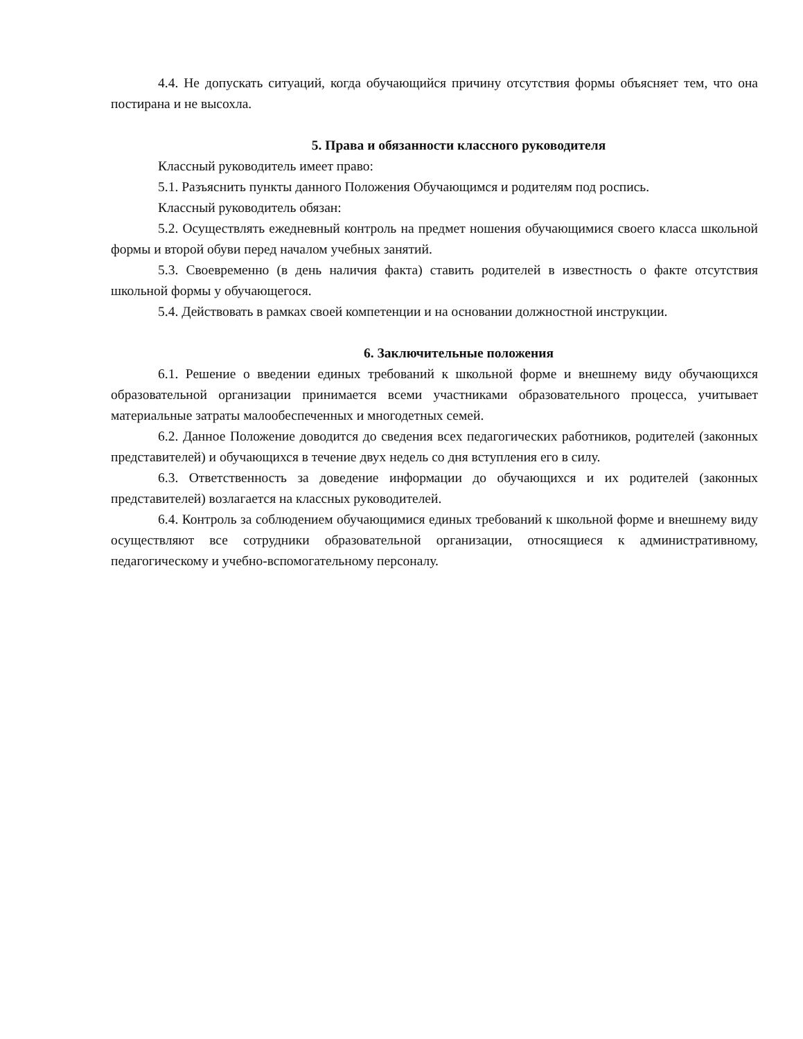4.4. Не допускать ситуаций, когда обучающийся причину отсутствия формы объясняет тем, что она постирана и не высохла.
5. Права и обязанности классного руководителя
Классный руководитель имеет право:
5.1. Разъяснить пункты данного Положения Обучающимся и родителям под роспись.
Классный руководитель обязан:
5.2. Осуществлять ежедневный контроль на предмет ношения обучающимися своего класса школьной формы и второй обуви перед началом учебных занятий.
5.3. Своевременно (в день наличия факта) ставить родителей в известность о факте отсутствия школьной формы у обучающегося.
5.4. Действовать в рамках своей компетенции и на основании должностной инструкции.
6. Заключительные положения
6.1. Решение о введении единых требований к школьной форме и внешнему виду обучающихся образовательной организации принимается всеми участниками образовательного процесса, учитывает материальные затраты малообеспеченных и многодетных семей.
6.2. Данное Положение доводится до сведения всех педагогических работников, родителей (законных представителей) и обучающихся в течение двух недель со дня вступления его в силу.
6.3. Ответственность за доведение информации до обучающихся и их родителей (законных представителей) возлагается на классных руководителей.
6.4. Контроль за соблюдением обучающимися единых требований к школьной форме и внешнему виду осуществляют все сотрудники образовательной организации, относящиеся к административному, педагогическому и учебно-вспомогательному персоналу.